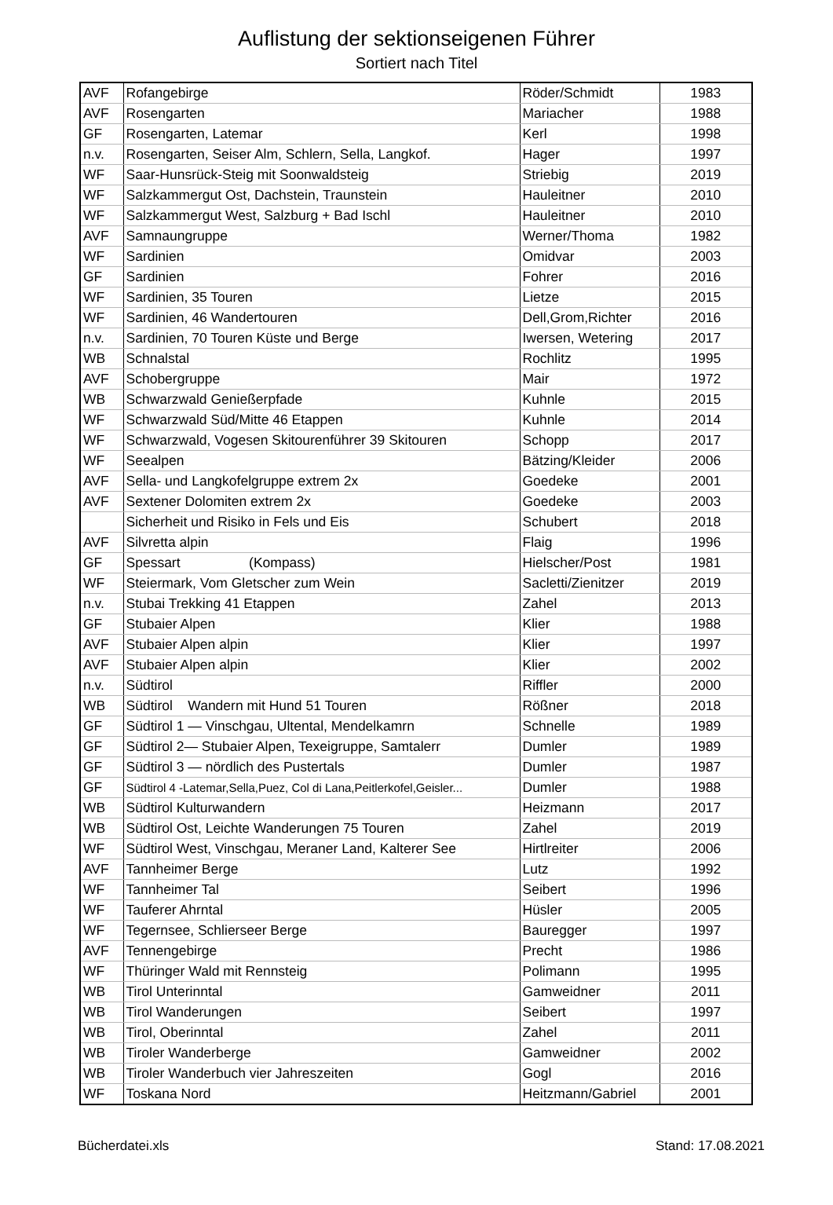Auflistung der sektionseigenen Führer
Sortiert nach Titel
| AVF | Rofangebirge | Röder/Schmidt | 1983 |
| AVF | Rosengarten | Mariacher | 1988 |
| GF | Rosengarten, Latemar | Kerl | 1998 |
| n.v. | Rosengarten, Seiser Alm, Schlern, Sella, Langkof. | Hager | 1997 |
| WF | Saar-Hunsrück-Steig mit Soonwaldsteig | Striebig | 2019 |
| WF | Salzkammergut Ost, Dachstein, Traunstein | Hauleitner | 2010 |
| WF | Salzkammergut West, Salzburg + Bad Ischl | Hauleitner | 2010 |
| AVF | Samnaungruppe | Werner/Thoma | 1982 |
| WF | Sardinien | Omidvar | 2003 |
| GF | Sardinien | Fohrer | 2016 |
| WF | Sardinien, 35 Touren | Lietze | 2015 |
| WF | Sardinien, 46 Wandertouren | Dell,Grom,Richter | 2016 |
| n.v. | Sardinien, 70 Touren Küste und Berge | Iwersen, Wetering | 2017 |
| WB | Schnalstal | Rochlitz | 1995 |
| AVF | Schobergruppe | Mair | 1972 |
| WB | Schwarzwald Genießerpfade | Kuhnle | 2015 |
| WF | Schwarzwald Süd/Mitte 46 Etappen | Kuhnle | 2014 |
| WF | Schwarzwald, Vogesen Skitourenführer 39 Skitouren | Schopp | 2017 |
| WF | Seealpen | Bätzing/Kleider | 2006 |
| AVF | Sella- und Langkofelgruppe extrem 2x | Goedeke | 2001 |
| AVF | Sextener Dolomiten extrem 2x | Goedeke | 2003 |
| | Sicherheit und Risiko in Fels und Eis | Schubert | 2018 |
| AVF | Silvretta alpin | Flaig | 1996 |
| GF | Spessart (Kompass) | Hielscher/Post | 1981 |
| WF | Steiermark, Vom Gletscher zum Wein | Sacletti/Zienitzer | 2019 |
| n.v. | Stubai Trekking 41 Etappen | Zahel | 2013 |
| GF | Stubaier Alpen | Klier | 1988 |
| AVF | Stubaier Alpen alpin | Klier | 1997 |
| AVF | Stubaier Alpen alpin | Klier | 2002 |
| n.v. | Südtirol | Riffler | 2000 |
| WB | Südtirol Wandern mit Hund 51 Touren | Rößner | 2018 |
| GF | Südtirol 1 — Vinschgau, Ultental, Mendelkamrn | Schnelle | 1989 |
| GF | Südtirol 2— Stubaier Alpen, Texeigruppe, Samtalerr | Dumler | 1989 |
| GF | Südtirol 3 — nördlich des Pustertals | Dumler | 1987 |
| GF | Südtirol 4 -Latemar,Sella,Puez, Col di Lana,Peitlerkofel,Geisler... | Dumler | 1988 |
| WB | Südtirol Kulturwandern | Heizmann | 2017 |
| WB | Südtirol Ost, Leichte Wanderungen 75 Touren | Zahel | 2019 |
| WF | Südtirol West, Vinschgau, Meraner Land, Kalterer See | Hirtlreiter | 2006 |
| AVF | Tannheimer Berge | Lutz | 1992 |
| WF | Tannheimer Tal | Seibert | 1996 |
| WF | Tauferer Ahrntal | Hüsler | 2005 |
| WF | Tegernsee, Schlierseer Berge | Bauregger | 1997 |
| AVF | Tennengebirge | Precht | 1986 |
| WF | Thüringer Wald mit Rennsteig | Polimann | 1995 |
| WB | Tirol Unterinntal | Gamweidner | 2011 |
| WB | Tirol Wanderungen | Seibert | 1997 |
| WB | Tirol, Oberinntal | Zahel | 2011 |
| WB | Tiroler Wanderberge | Gamweidner | 2002 |
| WB | Tiroler Wanderbuch vier Jahreszeiten | Gogl | 2016 |
| WF | Toskana Nord | Heitzmann/Gabriel | 2001 |
Bücherdatei.xls Stand: 17.08.2021